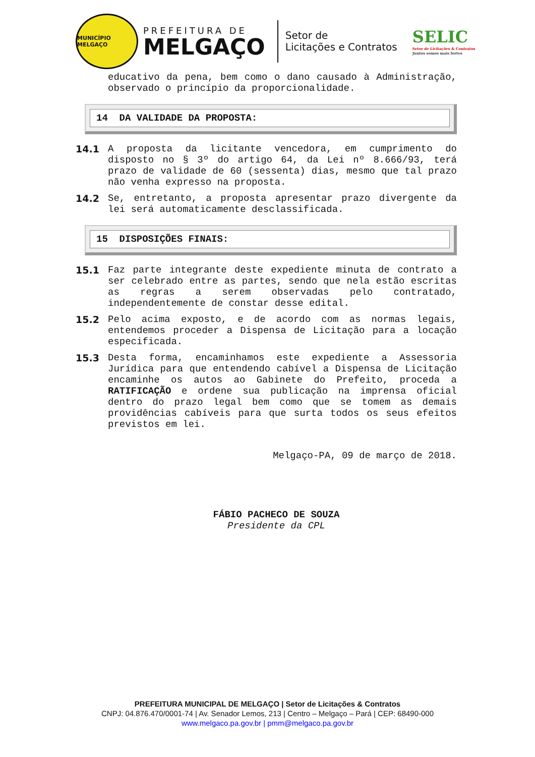MUNICÍPIO MELGAÇO
PREFEITURA DE
MELGAÇO
Setor de
Licitações e Contratos
SELIC
Setor de Licitações & Contratos
Juntos somos mais fortes
educativo da pena, bem como o dano causado à Administração, observado o princípio da proporcionalidade.
14 DA VALIDADE DA PROPOSTA:
14.1 A proposta da licitante vencedora, em cumprimento do disposto no § 3º do artigo 64, da Lei nº 8.666/93, terá prazo de validade de 60 (sessenta) dias, mesmo que tal prazo não venha expresso na proposta.
14.2 Se, entretanto, a proposta apresentar prazo divergente da lei será automaticamente desclassificada.
15 DISPOSIÇÕES FINAIS:
15.1 Faz parte integrante deste expediente minuta de contrato a ser celebrado entre as partes, sendo que nela estão escritas as regras a serem observadas pelo contratado, independentemente de constar desse edital.
15.2 Pelo acima exposto, e de acordo com as normas legais, entendemos proceder a Dispensa de Licitação para a locação especificada.
15.3 Desta forma, encaminhamos este expediente a Assessoria Jurídica para que entendendo cabível a Dispensa de Licitação encaminhe os autos ao Gabinete do Prefeito, proceda a RATIFICAÇÃO e ordene sua publicação na imprensa oficial dentro do prazo legal bem como que se tomem as demais providências cabíveis para que surta todos os seus efeitos previstos em lei.
Melgaço-PA, 09 de março de 2018.
FÁBIO PACHECO DE SOUZA
Presidente da CPL
PREFEITURA MUNICIPAL DE MELGAÇO | Setor de Licitações & Contratos
CNPJ: 04.876.470/0001-74 | Av. Senador Lemos, 213 | Centro – Melgaço – Pará | CEP: 68490-000
www.melgaco.pa.gov.br | pmm@melgaco.pa.gov.br